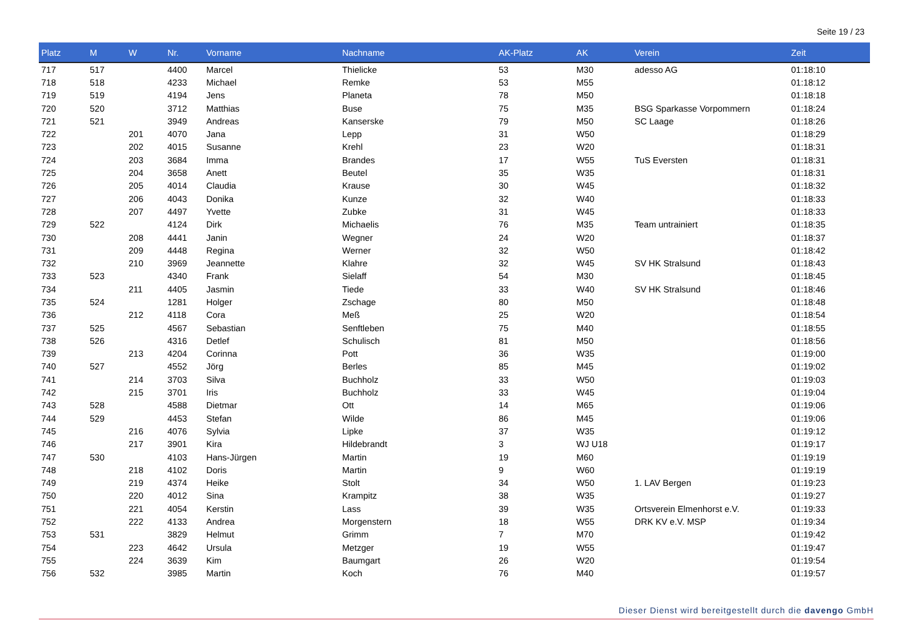Seite 19 / 23
| Platz | M | W | Nr. | Vorname | Nachname | AK-Platz | AK | Verein | Zeit |
| --- | --- | --- | --- | --- | --- | --- | --- | --- | --- |
| 717 | 517 | | 4400 | Marcel | Thielicke | 53 | M30 | adesso AG | 01:18:10 |
| 718 | 518 | | 4233 | Michael | Remke | 53 | M55 | | 01:18:12 |
| 719 | 519 | | 4194 | Jens | Planeta | 78 | M50 | | 01:18:18 |
| 720 | 520 | | 3712 | Matthias | Buse | 75 | M35 | BSG Sparkasse Vorpommern | 01:18:24 |
| 721 | 521 | | 3949 | Andreas | Kanserske | 79 | M50 | SC Laage | 01:18:26 |
| 722 | | 201 | 4070 | Jana | Lepp | 31 | W50 | | 01:18:29 |
| 723 | | 202 | 4015 | Susanne | Krehl | 23 | W20 | | 01:18:31 |
| 724 | | 203 | 3684 | Imma | Brandes | 17 | W55 | TuS Eversten | 01:18:31 |
| 725 | | 204 | 3658 | Anett | Beutel | 35 | W35 | | 01:18:31 |
| 726 | | 205 | 4014 | Claudia | Krause | 30 | W45 | | 01:18:32 |
| 727 | | 206 | 4043 | Donika | Kunze | 32 | W40 | | 01:18:33 |
| 728 | | 207 | 4497 | Yvette | Zubke | 31 | W45 | | 01:18:33 |
| 729 | 522 | | 4124 | Dirk | Michaelis | 76 | M35 | Team untrainiert | 01:18:35 |
| 730 | | 208 | 4441 | Janin | Wegner | 24 | W20 | | 01:18:37 |
| 731 | | 209 | 4448 | Regina | Werner | 32 | W50 | | 01:18:42 |
| 732 | | 210 | 3969 | Jeannette | Klahre | 32 | W45 | SV HK Stralsund | 01:18:43 |
| 733 | 523 | | 4340 | Frank | Sielaff | 54 | M30 | | 01:18:45 |
| 734 | | 211 | 4405 | Jasmin | Tiede | 33 | W40 | SV HK Stralsund | 01:18:46 |
| 735 | 524 | | 1281 | Holger | Zschage | 80 | M50 | | 01:18:48 |
| 736 | | 212 | 4118 | Cora | Meß | 25 | W20 | | 01:18:54 |
| 737 | 525 | | 4567 | Sebastian | Senftleben | 75 | M40 | | 01:18:55 |
| 738 | 526 | | 4316 | Detlef | Schulisch | 81 | M50 | | 01:18:56 |
| 739 | | 213 | 4204 | Corinna | Pott | 36 | W35 | | 01:19:00 |
| 740 | 527 | | 4552 | Jörg | Berles | 85 | M45 | | 01:19:02 |
| 741 | | 214 | 3703 | Silva | Buchholz | 33 | W50 | | 01:19:03 |
| 742 | | 215 | 3701 | Iris | Buchholz | 33 | W45 | | 01:19:04 |
| 743 | 528 | | 4588 | Dietmar | Ott | 14 | M65 | | 01:19:06 |
| 744 | 529 | | 4453 | Stefan | Wilde | 86 | M45 | | 01:19:06 |
| 745 | | 216 | 4076 | Sylvia | Lipke | 37 | W35 | | 01:19:12 |
| 746 | | 217 | 3901 | Kira | Hildebrandt | 3 | WJ U18 | | 01:19:17 |
| 747 | 530 | | 4103 | Hans-Jürgen | Martin | 19 | M60 | | 01:19:19 |
| 748 | | 218 | 4102 | Doris | Martin | 9 | W60 | | 01:19:19 |
| 749 | | 219 | 4374 | Heike | Stolt | 34 | W50 | 1. LAV Bergen | 01:19:23 |
| 750 | | 220 | 4012 | Sina | Krampitz | 38 | W35 | | 01:19:27 |
| 751 | | 221 | 4054 | Kerstin | Lass | 39 | W35 | Ortsverein Elmenhorst e.V. | 01:19:33 |
| 752 | | 222 | 4133 | Andrea | Morgenstern | 18 | W55 | DRK KV e.V. MSP | 01:19:34 |
| 753 | 531 | | 3829 | Helmut | Grimm | 7 | M70 | | 01:19:42 |
| 754 | | 223 | 4642 | Ursula | Metzger | 19 | W55 | | 01:19:47 |
| 755 | | 224 | 3639 | Kim | Baumgart | 26 | W20 | | 01:19:54 |
| 756 | 532 | | 3985 | Martin | Koch | 76 | M40 | | 01:19:57 |
Dieser Dienst wird bereitgestellt durch die davengo GmbH